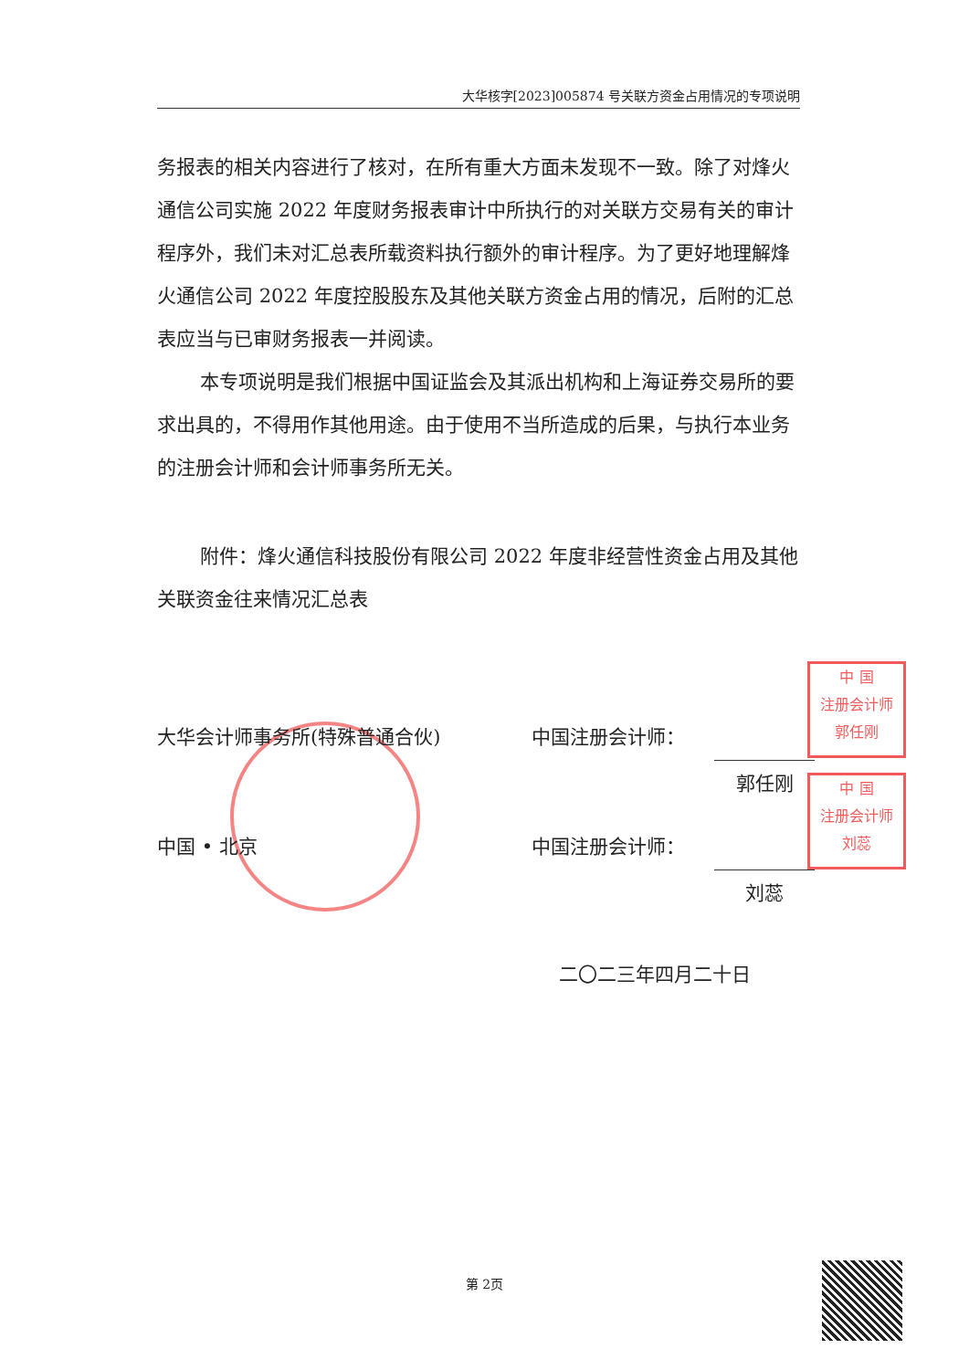大华核字[2023]005874 号关联方资金占用情况的专项说明
务报表的相关内容进行了核对，在所有重大方面未发现不一致。除了对烽火通信公司实施 2022 年度财务报表审计中所执行的对关联方交易有关的审计程序外，我们未对汇总表所载资料执行额外的审计程序。为了更好地理解烽火通信公司 2022 年度控股股东及其他关联方资金占用的情况，后附的汇总表应当与已审财务报表一并阅读。
本专项说明是我们根据中国证监会及其派出机构和上海证券交易所的要求出具的，不得用作其他用途。由于使用不当所造成的后果，与执行本业务的注册会计师和会计师事务所无关。
附件：烽火通信科技股份有限公司 2022 年度非经营性资金占用及其他关联资金往来情况汇总表
中 国
注册会计师
郭任刚
中 国
注册会计师
刘蕊
大华会计师事务所(特殊普通合伙) 中国注册会计师：
郭任刚
中国 • 北京 中国注册会计师：
刘蕊
二〇二三年四月二十日
第 2页